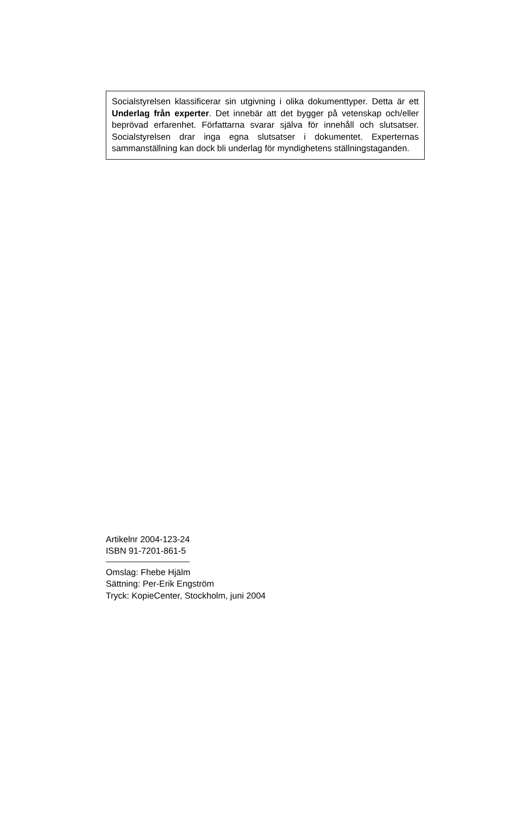Socialstyrelsen klassificerar sin utgivning i olika dokumenttyper. Detta är ett Underlag från experter. Det innebär att det bygger på vetenskap och/eller beprövad erfarenhet. Författarna svarar själva för innehåll och slutsatser. Socialstyrelsen drar inga egna slutsatser i dokumentet. Experternas sammanställning kan dock bli underlag för myndighetens ställningstaganden.
Artikelnr 2004-123-24
ISBN 91-7201-861-5
Omslag: Fhebe Hjälm
Sättning: Per-Erik Engström
Tryck: KopieCenter, Stockholm, juni 2004